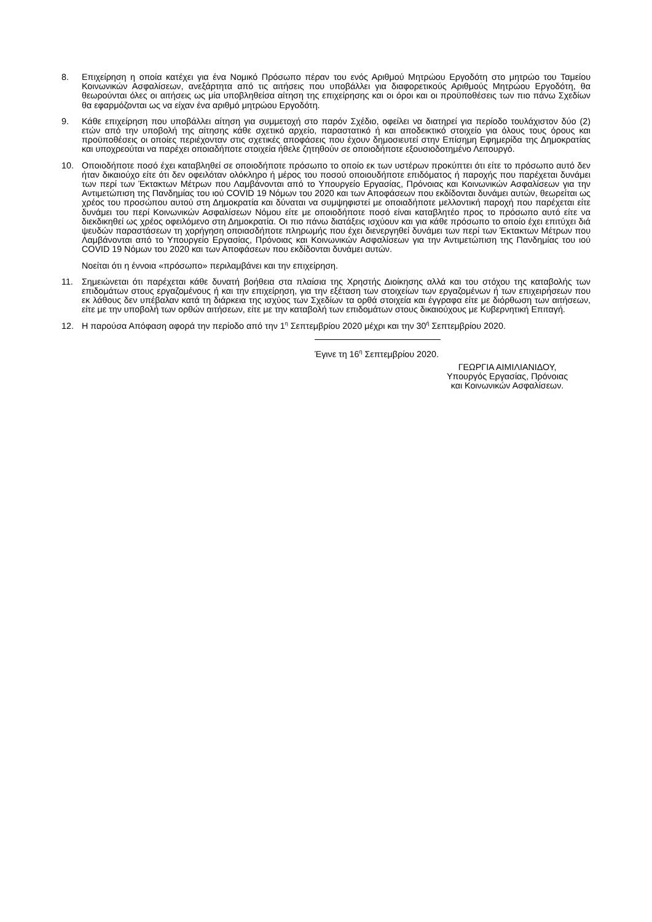8. Επιχείρηση η οποία κατέχει για ένα Νομικό Πρόσωπο πέραν του ενός Αριθμού Μητρώου Εργοδότη στο μητρώο του Ταμείου Κοινωνικών Ασφαλίσεων, ανεξάρτητα από τις αιτήσεις που υποβάλλει για διαφορετικούς Αριθμούς Μητρώου Εργοδότη, θα θεωρούνται όλες οι αιτήσεις ως μία υποβληθείσα αίτηση της επιχείρησης και οι όροι και οι προϋποθέσεις των πιο πάνω Σχεδίων θα εφαρμόζονται ως να είχαν ένα αριθμό μητρώου Εργοδότη.
9. Κάθε επιχείρηση που υποβάλλει αίτηση για συμμετοχή στο παρόν Σχέδιο, οφείλει να διατηρεί για περίοδο τουλάχιστον δύο (2) ετών από την υποβολή της αίτησης κάθε σχετικό αρχείο, παραστατικό ή και αποδεικτικό στοιχείο για όλους τους όρους και προϋποθέσεις οι οποίες περιέχονταν στις σχετικές αποφάσεις που έχουν δημοσιευτεί στην Επίσημη Εφημερίδα της Δημοκρατίας και υποχρεούται να παρέχει οποιαδήποτε στοιχεία ήθελε ζητηθούν σε οποιοδήποτε εξουσιοδοτημένο Λειτουργό.
10. Οποιοδήποτε ποσό έχει καταβληθεί σε οποιοδήποτε πρόσωπο το οποίο εκ των υστέρων προκύπτει ότι είτε το πρόσωπο αυτό δεν ήταν δικαιούχο είτε ότι δεν οφειλόταν ολόκληρο ή μέρος του ποσού οποιουδήποτε επιδόματος ή παροχής που παρέχεται δυνάμει των περί των Έκτακτων Μέτρων που Λαμβάνονται από το Υπουργείο Εργασίας, Πρόνοιας και Κοινωνικών Ασφαλίσεων για την Αντιμετώπιση της Πανδημίας του ιού COVID 19 Νόμων του 2020 και των Αποφάσεων που εκδίδονται δυνάμει αυτών, θεωρείται ως χρέος του προσώπου αυτού στη Δημοκρατία και δύναται να συμψηφιστεί με οποιαδήποτε μελλοντική παροχή που παρέχεται είτε δυνάμει του περί Κοινωνικών Ασφαλίσεων Νόμου είτε με οποιοδήποτε ποσό είναι καταβλητέο προς το πρόσωπο αυτό είτε να διεκδικηθεί ως χρέος οφειλόμενο στη Δημοκρατία. Οι πιο πάνω διατάξεις ισχύουν και για κάθε πρόσωπο το οποίο έχει επιτύχει διά ψευδών παραστάσεων τη χορήγηση οποιασδήποτε πληρωμής που έχει διενεργηθεί δυνάμει των περί των Έκτακτων Μέτρων που Λαμβάνονται από το Υπουργείο Εργασίας, Πρόνοιας και Κοινωνικών Ασφαλίσεων για την Αντιμετώπιση της Πανδημίας του ιού COVID 19 Νόμων του 2020 και των Αποφάσεων που εκδίδονται δυνάμει αυτών.
Νοείται ότι η έννοια «πρόσωπο» περιλαμβάνει και την επιχείρηση.
11. Σημειώνεται ότι παρέχεται κάθε δυνατή βοήθεια στα πλαίσια της Χρηστής Διοίκησης αλλά και του στόχου της καταβολής των επιδομάτων στους εργαζομένους ή και την επιχείρηση, για την εξέταση των στοιχείων των εργαζομένων ή των επιχειρήσεων που εκ λάθους δεν υπέβαλαν κατά τη διάρκεια της ισχύος των Σχεδίων τα ορθά στοιχεία και έγγραφα είτε με διόρθωση των αιτήσεων, είτε με την υποβολή των ορθών αιτήσεων, είτε με την καταβολή των επιδομάτων στους δικαιούχους με Κυβερνητική Επιταγή.
12. Η παρούσα Απόφαση αφορά την περίοδο από την 1<sup>η</sup> Σεπτεμβρίου 2020 μέχρι και την 30<sup>ή</sup> Σεπτεμβρίου 2020.
Έγινε τη 16<sup>η</sup> Σεπτεμβρίου 2020.
ΓΕΩΡΓΙΑ ΑΙΜΙΛΙΑΝΙΔΟΥ,
Υπουργός Εργασίας, Πρόνοιας
και Κοινωνικών Ασφαλίσεων.